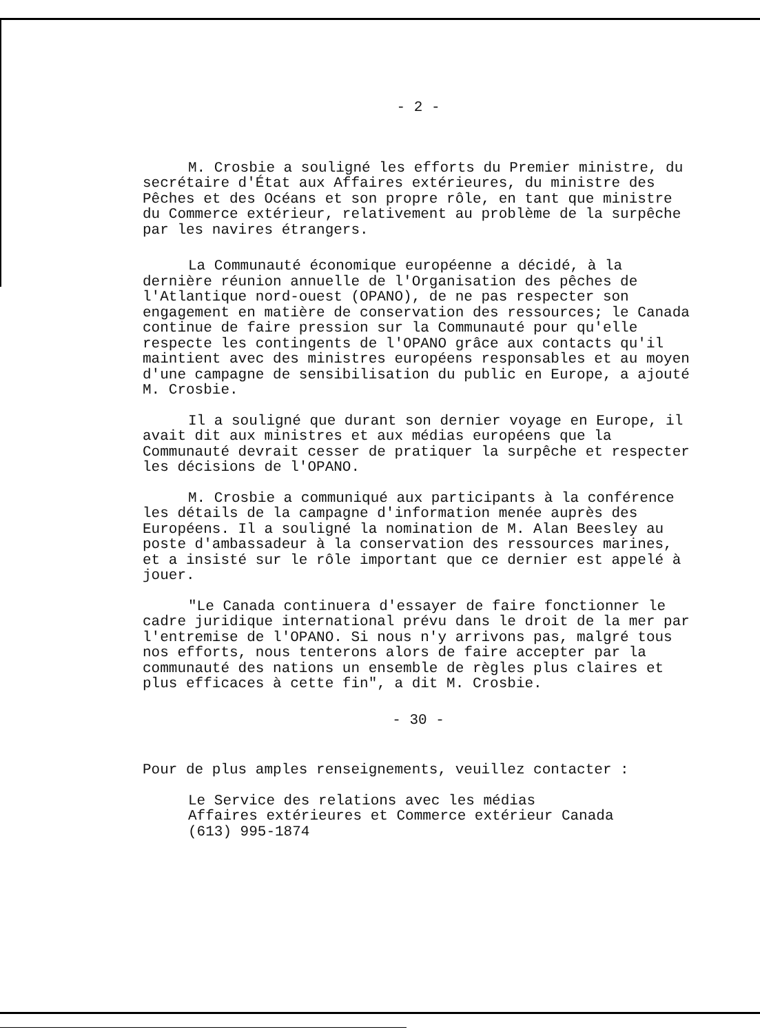- 2 -
M. Crosbie a souligné les efforts du Premier ministre, du secrétaire d'État aux Affaires extérieures, du ministre des Pêches et des Océans et son propre rôle, en tant que ministre du Commerce extérieur, relativement au problème de la surpêche par les navires étrangers.
La Communauté économique européenne a décidé, à la dernière réunion annuelle de l'Organisation des pêches de l'Atlantique nord-ouest (OPANO), de ne pas respecter son engagement en matière de conservation des ressources; le Canada continue de faire pression sur la Communauté pour qu'elle respecte les contingents de l'OPANO grâce aux contacts qu'il maintient avec des ministres européens responsables et au moyen d'une campagne de sensibilisation du public en Europe, a ajouté M. Crosbie.
Il a souligné que durant son dernier voyage en Europe, il avait dit aux ministres et aux médias européens que la Communauté devrait cesser de pratiquer la surpêche et respecter les décisions de l'OPANO.
M. Crosbie a communiqué aux participants à la conférence les détails de la campagne d'information menée auprès des Européens. Il a souligné la nomination de M. Alan Beesley au poste d'ambassadeur à la conservation des ressources marines, et a insisté sur le rôle important que ce dernier est appelé à jouer.
"Le Canada continuera d'essayer de faire fonctionner le cadre juridique international prévu dans le droit de la mer par l'entremise de l'OPANO. Si nous n'y arrivons pas, malgré tous nos efforts, nous tenterons alors de faire accepter par la communauté des nations un ensemble de règles plus claires et plus efficaces à cette fin", a dit M. Crosbie.
- 30 -
Pour de plus amples renseignements, veuillez contacter :
Le Service des relations avec les médias
Affaires extérieures et Commerce extérieur Canada
(613) 995-1874